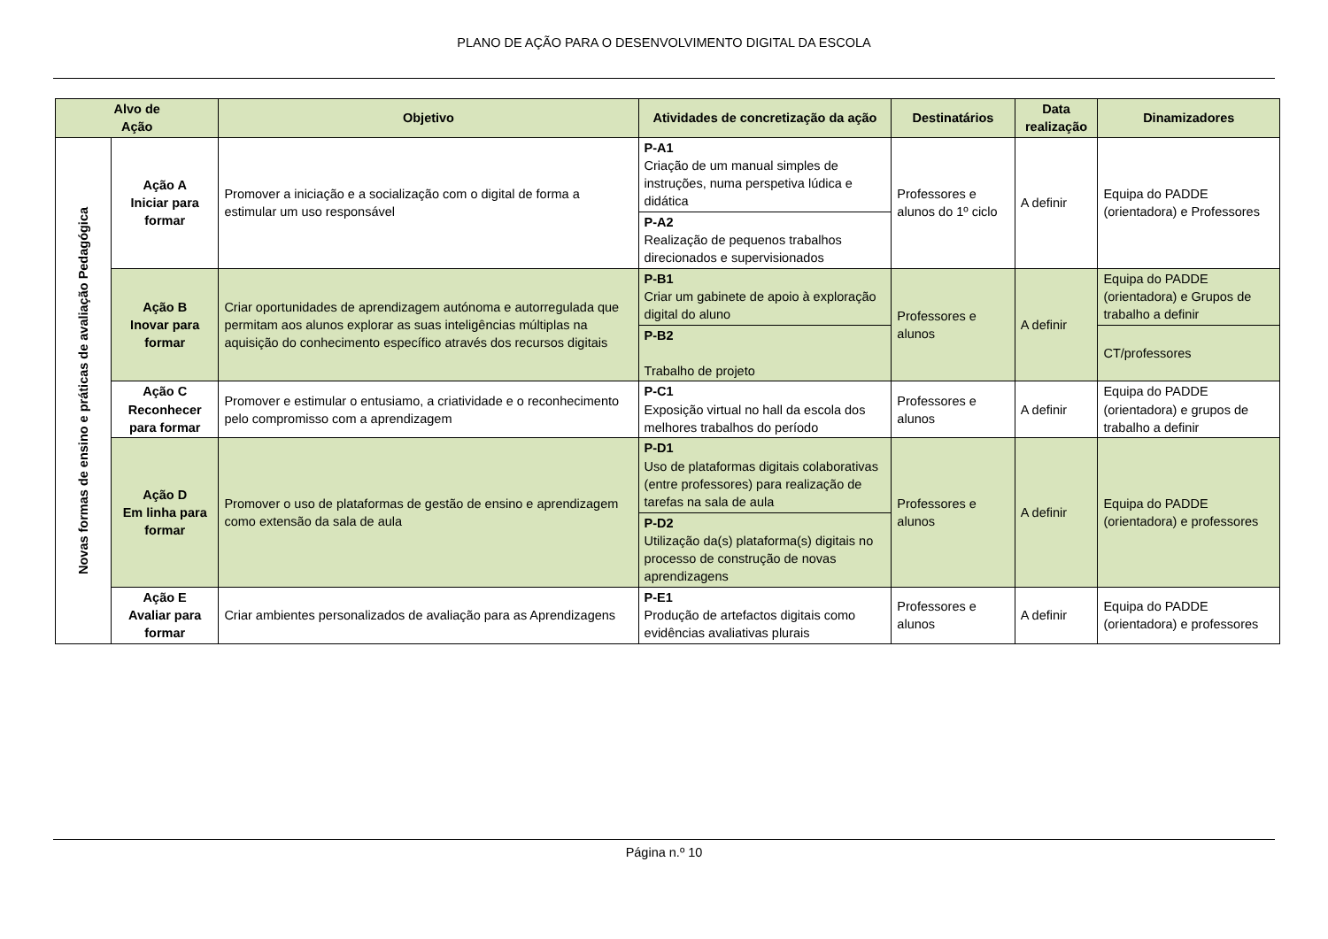PLANO DE AÇÃO PARA O DESENVOLVIMENTO DIGITAL DA ESCOLA
| Alvo de Ação | | Objetivo | Atividades de concretização da ação | Destinatários | Data realização | Dinamizadores |
| --- | --- | --- | --- | --- | --- | --- |
| Novas formas de ensino e práticas de avaliação Pedagógica | Ação A Iniciar para formar | Promover a iniciação e a socialização com o digital de forma a estimular um uso responsável | P-A1 Criação de um manual simples de instruções, numa perspetiva lúdica e didática | Professores e alunos do 1º ciclo | A definir | Equipa do PADDE (orientadora) e Professores |
| | | | P-A2 Realização de pequenos trabalhos direcionados e supervisionados | | | |
| | Ação B Inovar para formar | Criar oportunidades de aprendizagem autónoma e autorregulada que permitam aos alunos explorar as suas inteligências múltiplas na aquisição do conhecimento específico através dos recursos digitais | P-B1 Criar um gabinete de apoio à exploração digital do aluno | Professores e alunos | A definir | Equipa do PADDE (orientadora) e Grupos de trabalho a definir |
| | | | P-B2 Trabalho de projeto | | | CT/professores |
| | Ação C Reconhecer para formar | Promover e estimular o entusiamo, a criatividade e o reconhecimento pelo compromisso com a aprendizagem | P-C1 Exposição virtual no hall da escola dos melhores trabalhos do período | Professores e alunos | A definir | Equipa do PADDE (orientadora) e grupos de trabalho a definir |
| | Ação D Em linha para formar | Promover o uso de plataformas de gestão de ensino e aprendizagem como extensão da sala de aula | P-D1 Uso de plataformas digitais colaborativas (entre professores) para realização de tarefas na sala de aula | Professores e alunos | A definir | Equipa do PADDE (orientadora) e professores |
| | | | P-D2 Utilização da(s) plataforma(s) digitais no processo de construção de novas aprendizagens | | | |
| | Ação E Avaliar para formar | Criar ambientes personalizados de avaliação para as Aprendizagens | P-E1 Produção de artefactos digitais como evidências avaliativas plurais | Professores e alunos | A definir | Equipa do PADDE (orientadora) e professores |
Página n.º 10